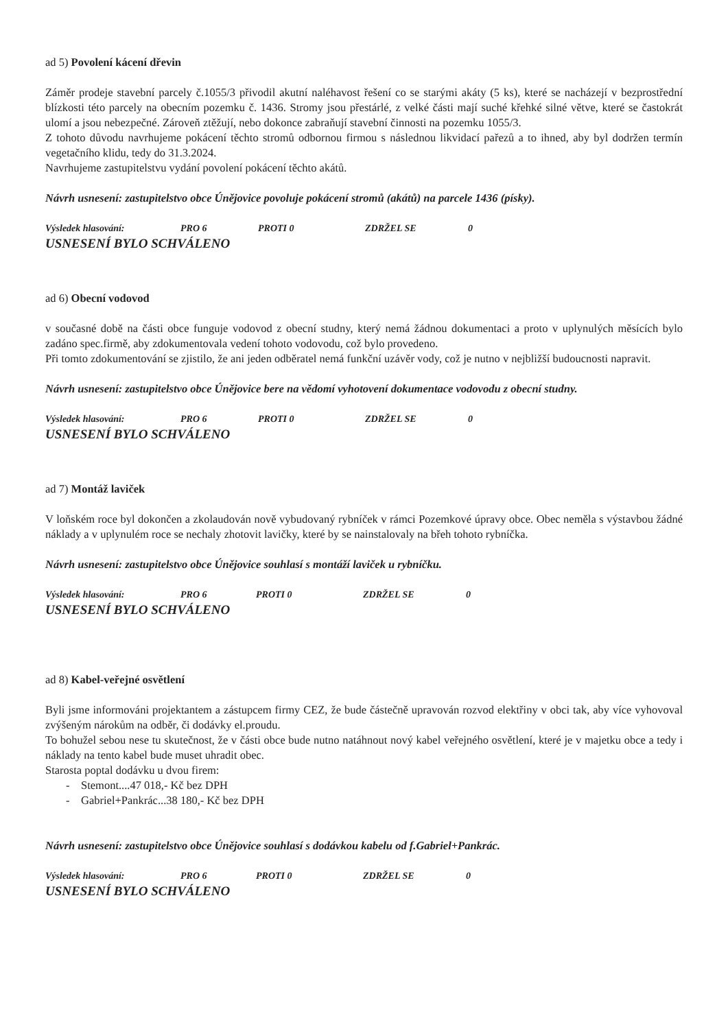ad 5) Povolení kácení dřevin
Záměr prodeje stavební parcely č.1055/3 přivodil akutní naléhavost řešení co se starými akáty (5 ks), které se nacházejí v bezprostřední blízkosti této parcely na obecním pozemku č. 1436. Stromy jsou přestárlé, z velké části mají suché křehké silné větve, které se častokrát ulomí a jsou nebezpečné. Zároveň ztěžují, nebo dokonce zabraňují stavební činnosti na pozemku 1055/3.
Z tohoto důvodu navrhujeme pokácení těchto stromů odbornou firmou s následnou likvidací pařezů a to ihned, aby byl dodržen termín vegetačního klidu, tedy do 31.3.2024.
Navrhujeme zastupitelstvu vydání povolení pokácení těchto akátů.
Návrh usnesení: zastupitelstvo obce Únějovice povoluje pokácení stromů (akátů) na parcele 1436 (písky).
Výsledek hlasování: PRO 6 PROTI 0 ZDRŽEL SE 0
USNESENÍ BYLO SCHVÁLENO
ad 6) Obecní vodovod
v současné době na části obce funguje vodovod z obecní studny, který nemá žádnou dokumentaci a proto v uplynulých měsících bylo zadáno spec.firmě, aby zdokumentovala vedení tohoto vodovodu, což bylo provedeno.
Při tomto zdokumentování se zjistilo, že ani jeden odběratel nemá funkční uzávěr vody, což je nutno v nejbližší budoucnosti napravit.
Návrh usnesení: zastupitelstvo obce Únějovice bere na vědomí vyhotovení dokumentace vodovodu z obecní studny.
Výsledek hlasování: PRO 6 PROTI 0 ZDRŽEL SE 0
USNESENÍ BYLO SCHVÁLENO
ad 7) Montáž laviček
V loňském roce byl dokončen a zkolaudován nově vybudovaný rybníček v rámci Pozemkové úpravy obce. Obec neměla s výstavbou žádné náklady a v uplynulém roce se nechaly zhotovit lavičky, které by se nainstalovaly na břeh tohoto rybníčka.
Návrh usnesení: zastupitelstvo obce Únějovice souhlasí s montáží laviček u rybníčku.
Výsledek hlasování: PRO 6 PROTI 0 ZDRŽEL SE 0
USNESENÍ BYLO SCHVÁLENO
ad 8) Kabel-veřejné osvětlení
Byli jsme informováni projektantem a zástupcem firmy CEZ, že bude částečně upravován rozvod elektřiny v obci tak, aby více vyhovoval zvýšeným nárokům na odběr, či dodávky el.proudu.
To bohužel sebou nese tu skutečnost, že v části obce bude nutno natáhnout nový kabel veřejného osvětlení, které je v majetku obce a tedy i náklady na tento kabel bude muset uhradit obec.
Starosta poptal dodávku u dvou firem:
- Stemont....47 018,- Kč bez DPH
- Gabriel+Pankrác...38 180,- Kč bez DPH
Návrh usnesení: zastupitelstvo obce Únějovice souhlasí s dodávkou kabelu od f.Gabriel+Pankrác.
Výsledek hlasování: PRO 6 PROTI 0 ZDRŽEL SE 0
USNESENÍ BYLO SCHVÁLENO